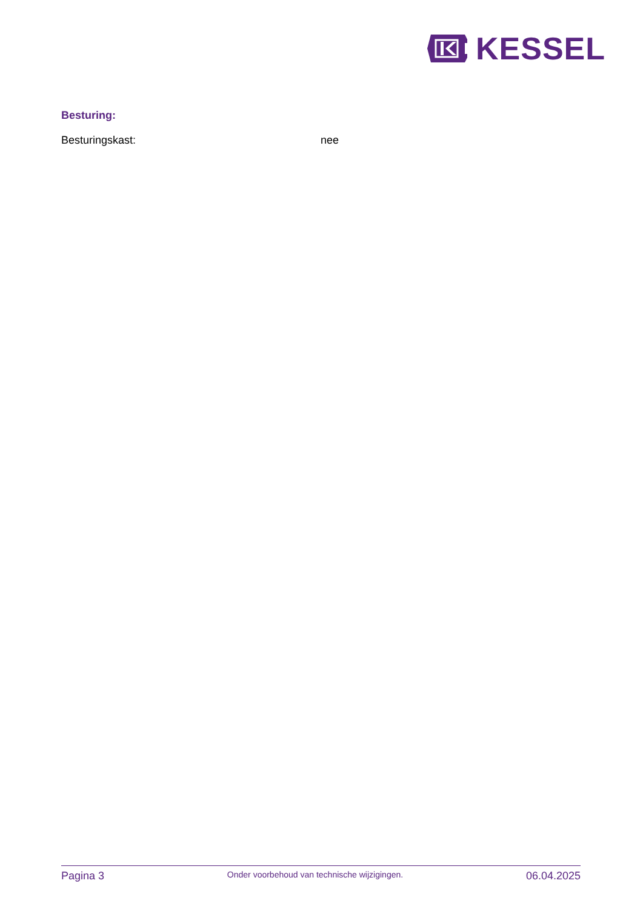KESSEL
Besturing:
Besturingskast: nee
Pagina 3
Onder voorbehoud van technische wijzigingen.
06.04.2025